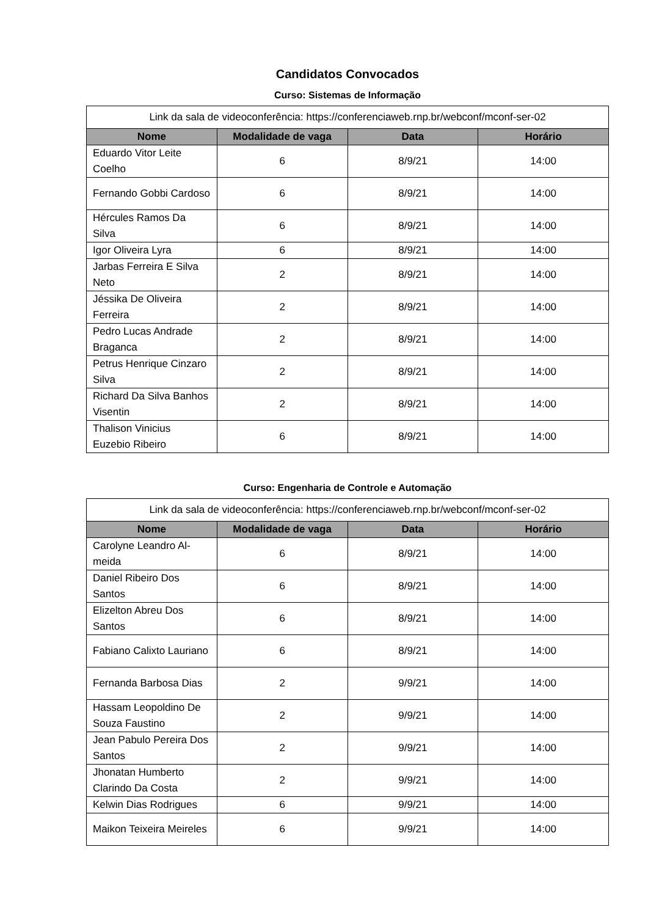Candidatos Convocados
Curso: Sistemas de Informação
| Link da sala de videoconferência: https://conferenciaweb.rnp.br/webconf/mconf-ser-02 | | | |
| Nome | Modalidade de vaga | Data | Horário |
| Eduardo Vitor Leite Coelho | 6 | 8/9/21 | 14:00 |
| Fernando Gobbi Cardoso | 6 | 8/9/21 | 14:00 |
| Hércules Ramos Da Silva | 6 | 8/9/21 | 14:00 |
| Igor Oliveira Lyra | 6 | 8/9/21 | 14:00 |
| Jarbas Ferreira E Silva Neto | 2 | 8/9/21 | 14:00 |
| Jéssika De Oliveira Ferreira | 2 | 8/9/21 | 14:00 |
| Pedro Lucas Andrade Braganca | 2 | 8/9/21 | 14:00 |
| Petrus Henrique Cinzaro Silva | 2 | 8/9/21 | 14:00 |
| Richard Da Silva Banhos Visentin | 2 | 8/9/21 | 14:00 |
| Thalison Vinicius Euzebio Ribeiro | 6 | 8/9/21 | 14:00 |
Curso: Engenharia de Controle e Automação
| Link da sala de videoconferência: https://conferenciaweb.rnp.br/webconf/mconf-ser-02 | | | |
| Nome | Modalidade de vaga | Data | Horário |
| Carolyne Leandro Al-meida | 6 | 8/9/21 | 14:00 |
| Daniel Ribeiro Dos Santos | 6 | 8/9/21 | 14:00 |
| Elizelton Abreu Dos Santos | 6 | 8/9/21 | 14:00 |
| Fabiano Calixto Lauriano | 6 | 8/9/21 | 14:00 |
| Fernanda Barbosa Dias | 2 | 9/9/21 | 14:00 |
| Hassam Leopoldino De Souza Faustino | 2 | 9/9/21 | 14:00 |
| Jean Pabulo Pereira Dos Santos | 2 | 9/9/21 | 14:00 |
| Jhonatan Humberto Clarindo Da Costa | 2 | 9/9/21 | 14:00 |
| Kelwin Dias Rodrigues | 6 | 9/9/21 | 14:00 |
| Maikon Teixeira Meireles | 6 | 9/9/21 | 14:00 |